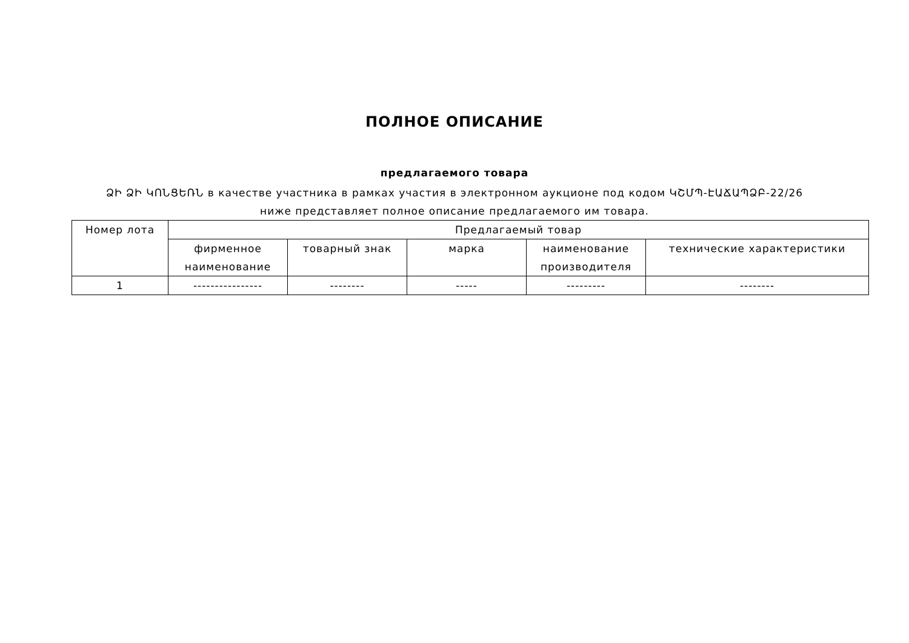ПОЛНОЕ ОПИСАНИЕ
предлагаемого товара
ՁԻ ՁԻ ԿՈՆՑԵՌՆ в качестве участника в рамках участия в электронном аукционе под кодом ԿՇՄՊ-ԷԱՃԱՊՁԲ-22/26 ниже представляет полное описание предлагаемого им товара.
| Номер лота | Предлагаемый товар | | | | |
| --- | --- | --- | --- | --- | --- |
| | фирменное наименование | товарный знак | марка | наименование производителя | технические характеристики |
| 1 | ---------------- | -------- | ----- | --------- | -------- |